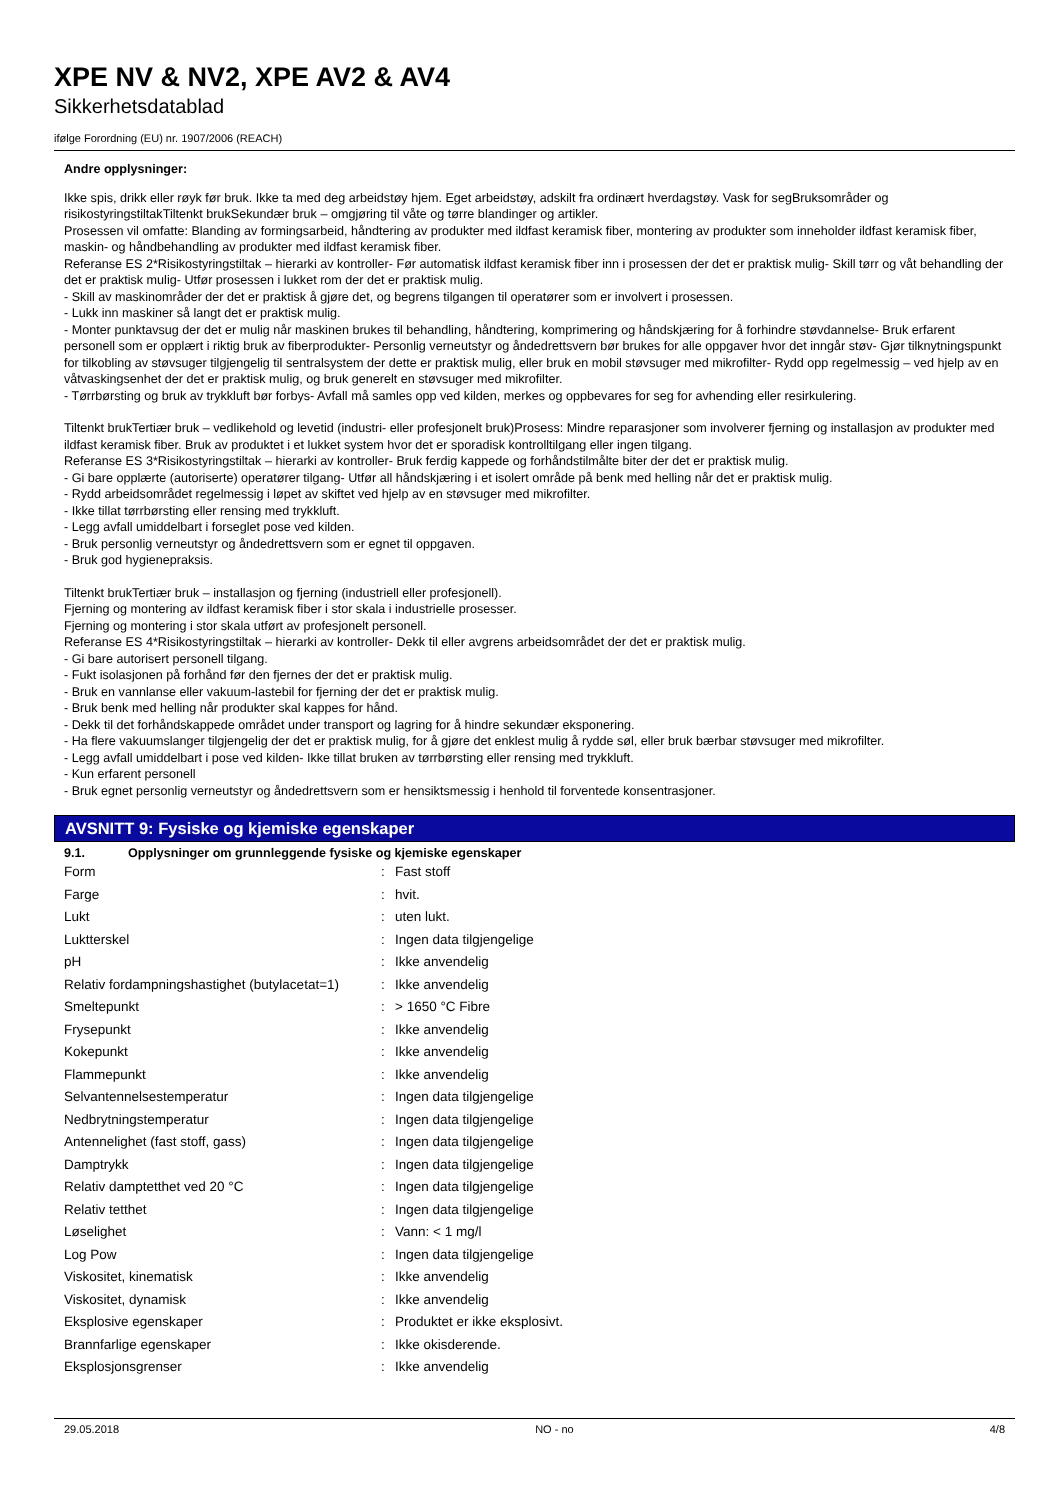XPE NV & NV2, XPE AV2 & AV4
Sikkerhetsdatablad
ifølge Forordning (EU) nr. 1907/2006 (REACH)
Andre opplysninger:
Ikke spis, drikk eller røyk før bruk. Ikke ta med deg arbeidstøy hjem. Eget arbeidstøy, adskilt fra ordinært hverdagstøy. Vask for segBruksområder og risikostyringstiltakTiltenkt brukSekundær bruk – omgjøring til våte og tørre blandinger og artikler.
Prosessen vil omfatte: Blanding av formingsarbeid, håndtering av produkter med ildfast keramisk fiber, montering av produkter som inneholder ildfast keramisk fiber, maskin- og håndbehandling av produkter med ildfast keramisk fiber.
Referanse ES 2*Risikostyringstiltak – hierarki av kontroller- Før automatisk ildfast keramisk fiber inn i prosessen der det er praktisk mulig- Skill tørr og våt behandling der det er praktisk mulig- Utfør prosessen i lukket rom der det er praktisk mulig.
- Skill av maskinområder der det er praktisk å gjøre det, og begrens tilgangen til operatører som er involvert i prosessen.
- Lukk inn maskiner så langt det er praktisk mulig.
- Monter punktavsug der det er mulig når maskinen brukes til behandling, håndtering, komprimering og håndskjæring for å forhindre støvdannelse- Bruk erfarent personell som er opplært i riktig bruk av fiberprodukter- Personlig verneutstyr og åndedrettsvern bør brukes for alle oppgaver hvor det inngår støv- Gjør tilknytningspunkt for tilkobling av støvsuger tilgjengelig til sentralsystem der dette er praktisk mulig, eller bruk en mobil støvsuger med mikrofilter- Rydd opp regelmessig – ved hjelp av en våtvaskingsenhet der det er praktisk mulig, og bruk generelt en støvsuger med mikrofilter.
- Tørrbørsting og bruk av trykkluft bør forbys- Avfall må samles opp ved kilden, merkes og oppbevares for seg for avhending eller resirkulering.
Tiltenkt brukTertiær bruk – vedlikehold og levetid (industri- eller profesjonelt bruk)Prosess: Mindre reparasjoner som involverer fjerning og installasjon av produkter med ildfast keramisk fiber. Bruk av produktet i et lukket system hvor det er sporadisk kontrolltilgang eller ingen tilgang.
Referanse ES 3*Risikostyringstiltak – hierarki av kontroller- Bruk ferdig kappede og forhåndstilmålte biter der det er praktisk mulig.
- Gi bare opplærte (autoriserte) operatører tilgang- Utfør all håndskjæring i et isolert område på benk med helling når det er praktisk mulig.
- Rydd arbeidsområdet regelmessig i løpet av skiftet ved hjelp av en støvsuger med mikrofilter.
- Ikke tillat tørrbørsting eller rensing med trykkluft.
- Legg avfall umiddelbart i forseglet pose ved kilden.
- Bruk personlig verneutstyr og åndedrettsvern som er egnet til oppgaven.
- Bruk god hygienepraksis.
Tiltenkt brukTertiær bruk – installasjon og fjerning (industriell eller profesjonell).
Fjerning og montering av ildfast keramisk fiber i stor skala i industrielle prosesser.
Fjerning og montering i stor skala utført av profesjonelt personell.
Referanse ES 4*Risikostyringstiltak – hierarki av kontroller- Dekk til eller avgrens arbeidsområdet der det er praktisk mulig.
- Gi bare autorisert personell tilgang.
- Fukt isolasjonen på forhånd før den fjernes der det er praktisk mulig.
- Bruk en vannlanse eller vakuum-lastebil for fjerning der det er praktisk mulig.
- Bruk benk med helling når produkter skal kappes for hånd.
- Dekk til det forhåndskappede området under transport og lagring for å hindre sekundær eksponering.
- Ha flere vakuumslanger tilgjengelig der det er praktisk mulig, for å gjøre det enklest mulig å rydde søl, eller bruk bærbar støvsuger med mikrofilter.
- Legg avfall umiddelbart i pose ved kilden- Ikke tillat bruken av tørrbørsting eller rensing med trykkluft.
- Kun erfarent personell
- Bruk egnet personlig verneutstyr og åndedrettsvern som er hensiktsmessig i henhold til forventede konsentrasjoner.
AVSNITT 9: Fysiske og kjemiske egenskaper
9.1. Opplysninger om grunnleggende fysiske og kjemiske egenskaper
| Form | : | Fast stoff |
| Farge | : | hvit. |
| Lukt | : | uten lukt. |
| Luktterskel | : | Ingen data tilgjengelige |
| pH | : | Ikke anvendelig |
| Relativ fordampningshastighet (butylacetat=1) | : | Ikke anvendelig |
| Smeltepunkt | : | > 1650 °C Fibre |
| Frysepunkt | : | Ikke anvendelig |
| Kokepunkt | : | Ikke anvendelig |
| Flammepunkt | : | Ikke anvendelig |
| Selvantennelsestemperatur | : | Ingen data tilgjengelige |
| Nedbrytningstemperatur | : | Ingen data tilgjengelige |
| Antennelighet (fast stoff, gass) | : | Ingen data tilgjengelige |
| Damptrykk | : | Ingen data tilgjengelige |
| Relativ damptetthet ved 20 °C | : | Ingen data tilgjengelige |
| Relativ tetthet | : | Ingen data tilgjengelige |
| Løselighet | : | Vann: < 1 mg/l |
| Log Pow | : | Ingen data tilgjengelige |
| Viskositet, kinematisk | : | Ikke anvendelig |
| Viskositet, dynamisk | : | Ikke anvendelig |
| Eksplosive egenskaper | : | Produktet er ikke eksplosivt. |
| Brannfarlige egenskaper | : | Ikke okisderende. |
| Eksplosjonsgrenser | : | Ikke anvendelig |
29.05.2018 NO - no 4/8